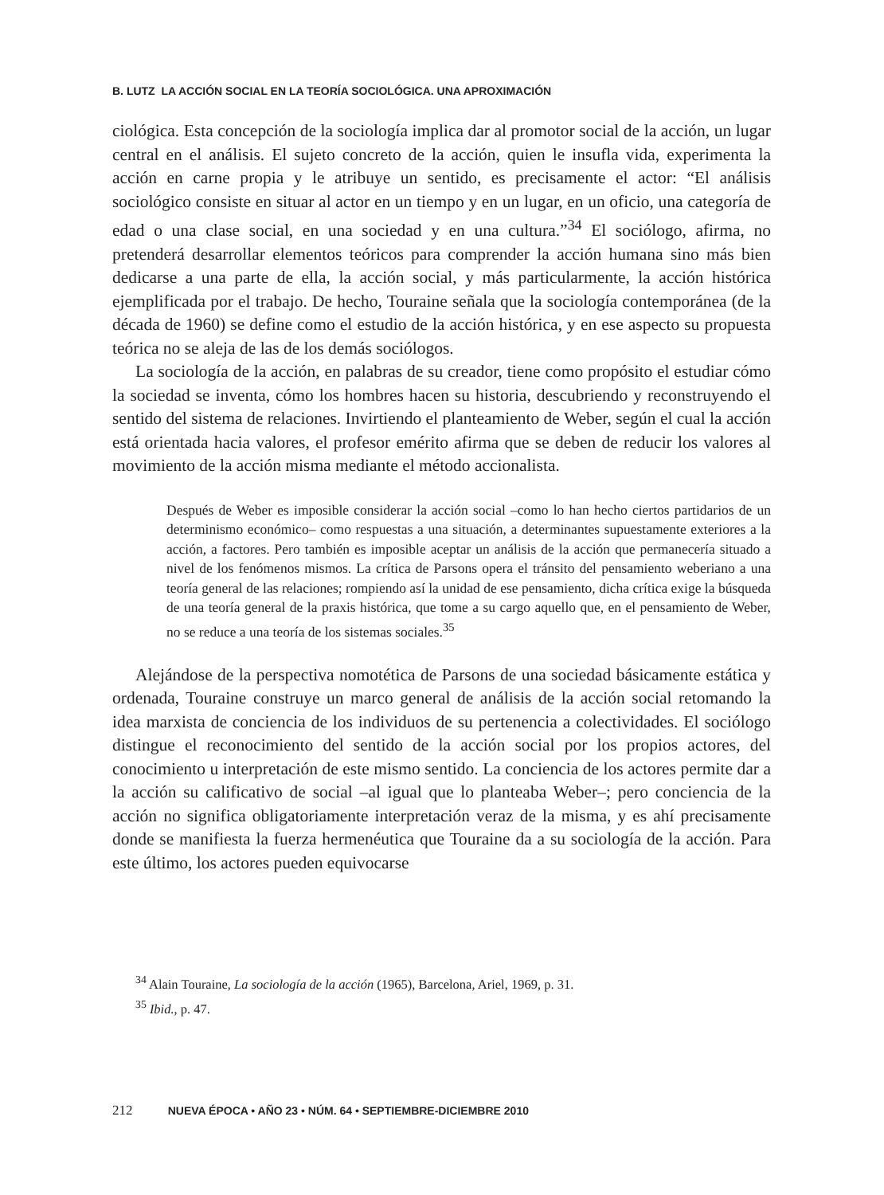B. LUTZ LA ACCIÓN SOCIAL EN LA TEORÍA SOCIOLÓGICA. UNA APROXIMACIÓN
ciológica. Esta concepción de la sociología implica dar al promotor social de la acción, un lugar central en el análisis. El sujeto concreto de la acción, quien le insufla vida, experimenta la acción en carne propia y le atribuye un sentido, es precisamente el actor: “El análisis sociológico consiste en situar al actor en un tiempo y en un lugar, en un oficio, una categoría de edad o una clase social, en una sociedad y en una cultura.”<sup>34</sup> El sociólogo, afirma, no pretenderá desarrollar elementos teóricos para comprender la acción humana sino más bien dedicarse a una parte de ella, la acción social, y más particularmente, la acción histórica ejemplificada por el trabajo. De hecho, Touraine señala que la sociología contemporánea (de la década de 1960) se define como el estudio de la acción histórica, y en ese aspecto su propuesta teórica no se aleja de las de los demás sociólogos.
La sociología de la acción, en palabras de su creador, tiene como propósito el estudiar cómo la sociedad se inventa, cómo los hombres hacen su historia, descubriendo y reconstruyendo el sentido del sistema de relaciones. Invirtiendo el planteamiento de Weber, según el cual la acción está orientada hacia valores, el profesor emérito afirma que se deben de reducir los valores al movimiento de la acción misma mediante el método accionalista.
Después de Weber es imposible considerar la acción social –como lo han hecho ciertos partidarios de un determinismo económico– como respuestas a una situación, a determinantes supuestamente exteriores a la acción, a factores. Pero también es imposible aceptar un análisis de la acción que permanecería situado a nivel de los fenómenos mismos. La crítica de Parsons opera el tránsito del pensamiento weberiano a una teoría general de las relaciones; rompiendo así la unidad de ese pensamiento, dicha crítica exige la búsqueda de una teoría general de la praxis histórica, que tome a su cargo aquello que, en el pensamiento de Weber, no se reduce a una teoría de los sistemas sociales.<sup>35</sup>
Alejándose de la perspectiva nomotética de Parsons de una sociedad básicamente estática y ordenada, Touraine construye un marco general de análisis de la acción social retomando la idea marxista de conciencia de los individuos de su pertenencia a colectividades. El sociólogo distingue el reconocimiento del sentido de la acción social por los propios actores, del conocimiento u interpretación de este mismo sentido. La conciencia de los actores permite dar a la acción su calificativo de social –al igual que lo planteaba Weber–; pero conciencia de la acción no significa obligatoriamente interpretación veraz de la misma, y es ahí precisamente donde se manifiesta la fuerza hermenéutica que Touraine da a su sociología de la acción. Para este último, los actores pueden equivocarse
<sup>34</sup> Alain Touraine, La sociología de la acción (1965), Barcelona, Ariel, 1969, p. 31.
<sup>35</sup> Ibid., p. 47.
212 NUEVA ÉPOCA • AÑO 23 • NÚM. 64 • SEPTIEMBRE-DICIEMBRE 2010